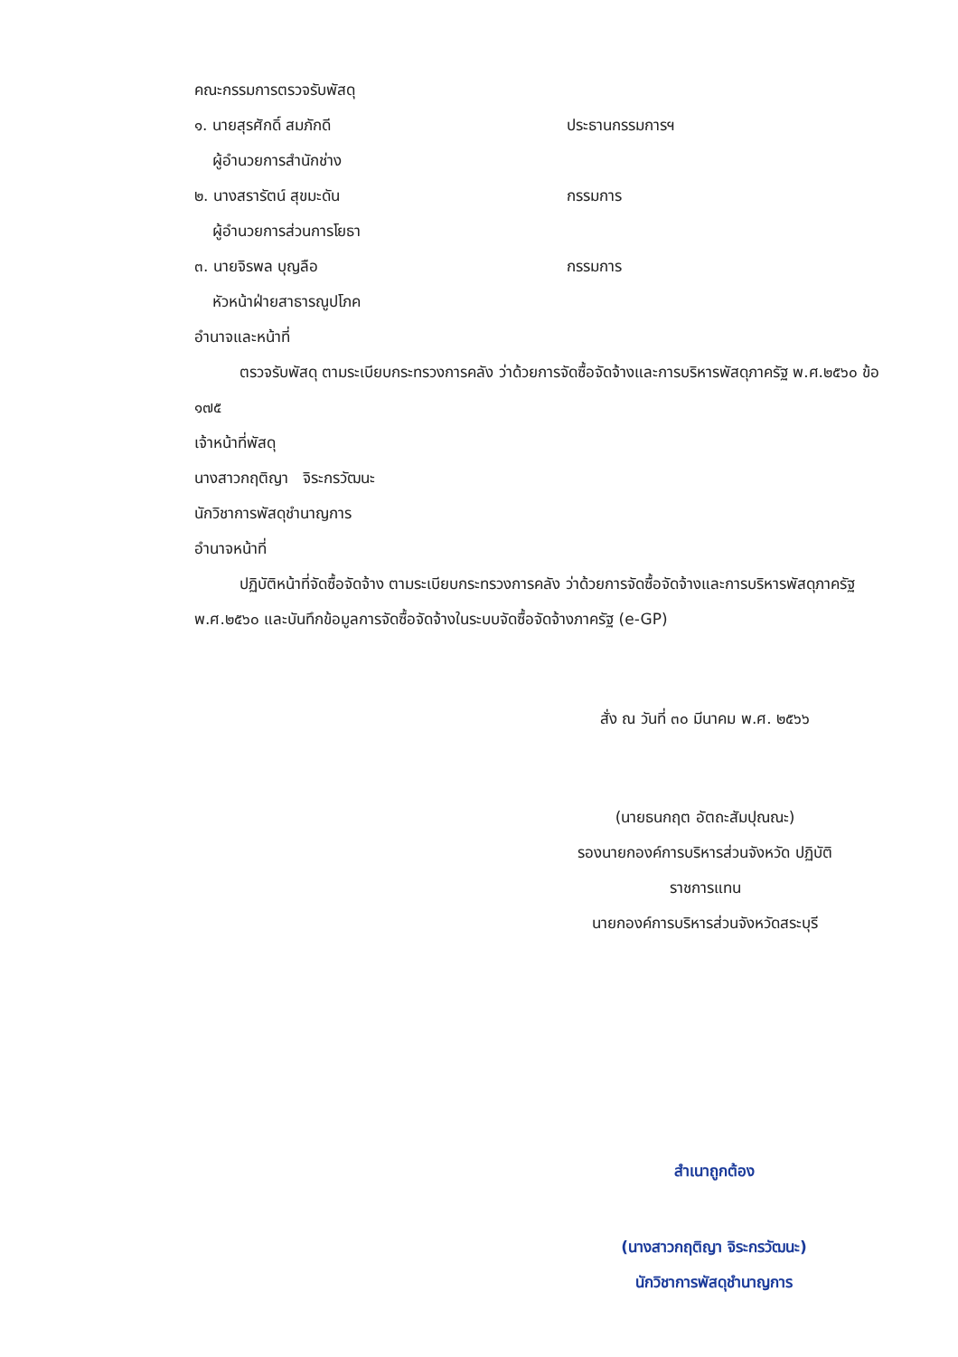คณะกรรมการตรวจรับพัสดุ
๑. นายสุรศักดิ์ สมภักดี ประธานกรรมการฯ
ผู้อำนวยการสำนักช่าง
๒. นางสรารัตน์ สุขมะดัน กรรมการ
ผู้อำนวยการส่วนการโยธา
๓. นายจิรพล บุญลือ กรรมการ
หัวหน้าฝ่ายสาธารณูปโภค
อำนาจและหน้าที่
ตรวจรับพัสดุ ตามระเบียบกระทรวงการคลัง ว่าด้วยการจัดซื้อจัดจ้างและการบริหารพัสดุภาครัฐ พ.ศ.๒๕๖๐ ข้อ ๑๗๕
เจ้าหน้าที่พัสดุ
นางสาวกฤติญา จิระกรวัฒนะ
นักวิชาการพัสดุชำนาญการ
อำนาจหน้าที่
ปฏิบัติหน้าที่จัดซื้อจัดจ้าง ตามระเบียบกระทรวงการคลัง ว่าด้วยการจัดซื้อจัดจ้างและการบริหารพัสดุภาครัฐ พ.ศ.๒๕๖๐ และบันทึกข้อมูลการจัดซื้อจัดจ้างในระบบจัดซื้อจัดจ้างภาครัฐ (e-GP)
สั่ง ณ วันที่ ๓๐ มีนาคม พ.ศ. ๒๕๖๖
(นายธนกฤต อัตถะสัมปุณณะ)
รองนายกองค์การบริหารส่วนจังหวัด ปฏิบัติ
ราชการแทน
นายกองค์การบริหารส่วนจังหวัดสระบุรี
สำเนาถูกต้อง
(นางสาวกฤติญา จิระกรวัฒนะ)
นักวิชาการพัสดุชำนาญการ